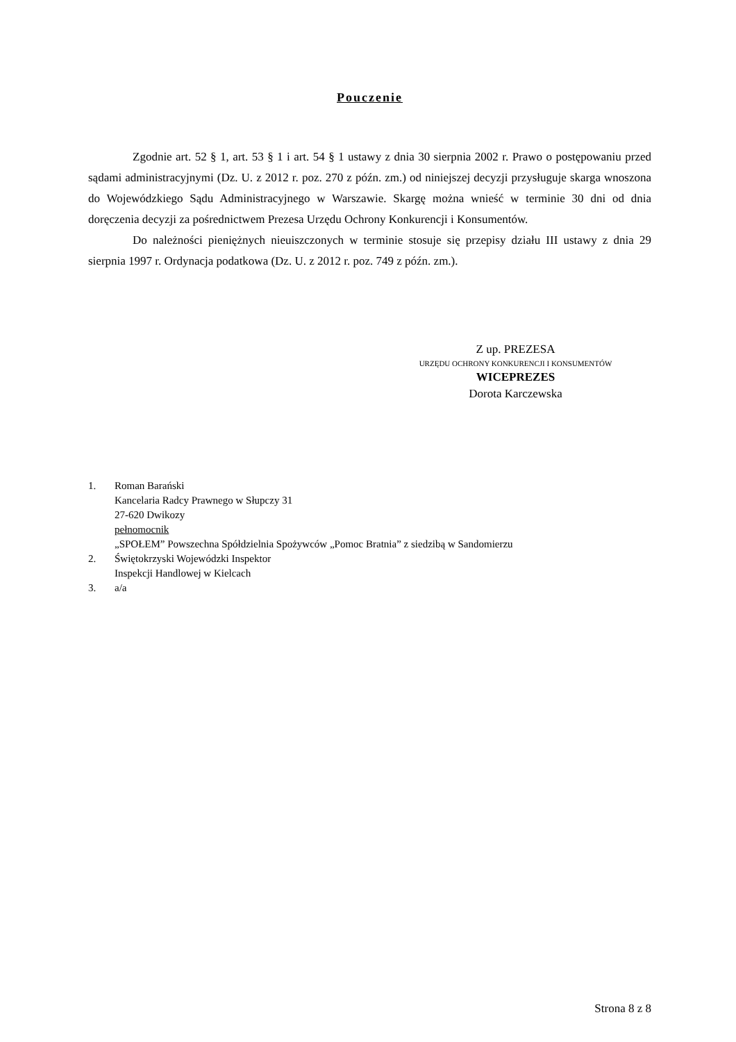Pouczenie
Zgodnie art. 52 § 1, art. 53 § 1 i art. 54 § 1 ustawy z dnia 30 sierpnia 2002 r. Prawo o postępowaniu przed sądami administracyjnymi (Dz. U. z 2012 r. poz. 270 z późn. zm.) od niniejszej decyzji przysługuje skarga wnoszona do Wojewódzkiego Sądu Administracyjnego w Warszawie. Skargę można wnieść w terminie 30 dni od dnia doręczenia decyzji za pośrednictwem Prezesa Urzędu Ochrony Konkurencji i Konsumentów.
Do należności pieniężnych nieuiszczonych w terminie stosuje się przepisy działu III ustawy z dnia 29 sierpnia 1997 r. Ordynacja podatkowa (Dz. U. z 2012 r. poz. 749 z późn. zm.).
Z up. PREZESA
URZĘDU OCHRONY KONKURENCJI I KONSUMENTÓW
WICEPREZES
Dorota Karczewska
1. Roman Barański
Kancelaria Radcy Prawnego w Słupczy 31
27-620 Dwikozy
pełnomocnik
„SPOŁEM” Powszechna Spółdzielnia Spożywców „Pomoc Bratnia” z siedzibą w Sandomierzu
2. Świętokrzyski Wojewódzki Inspektor
Inspekcji Handlowej w Kielcach
3. a/a
Strona 8 z 8